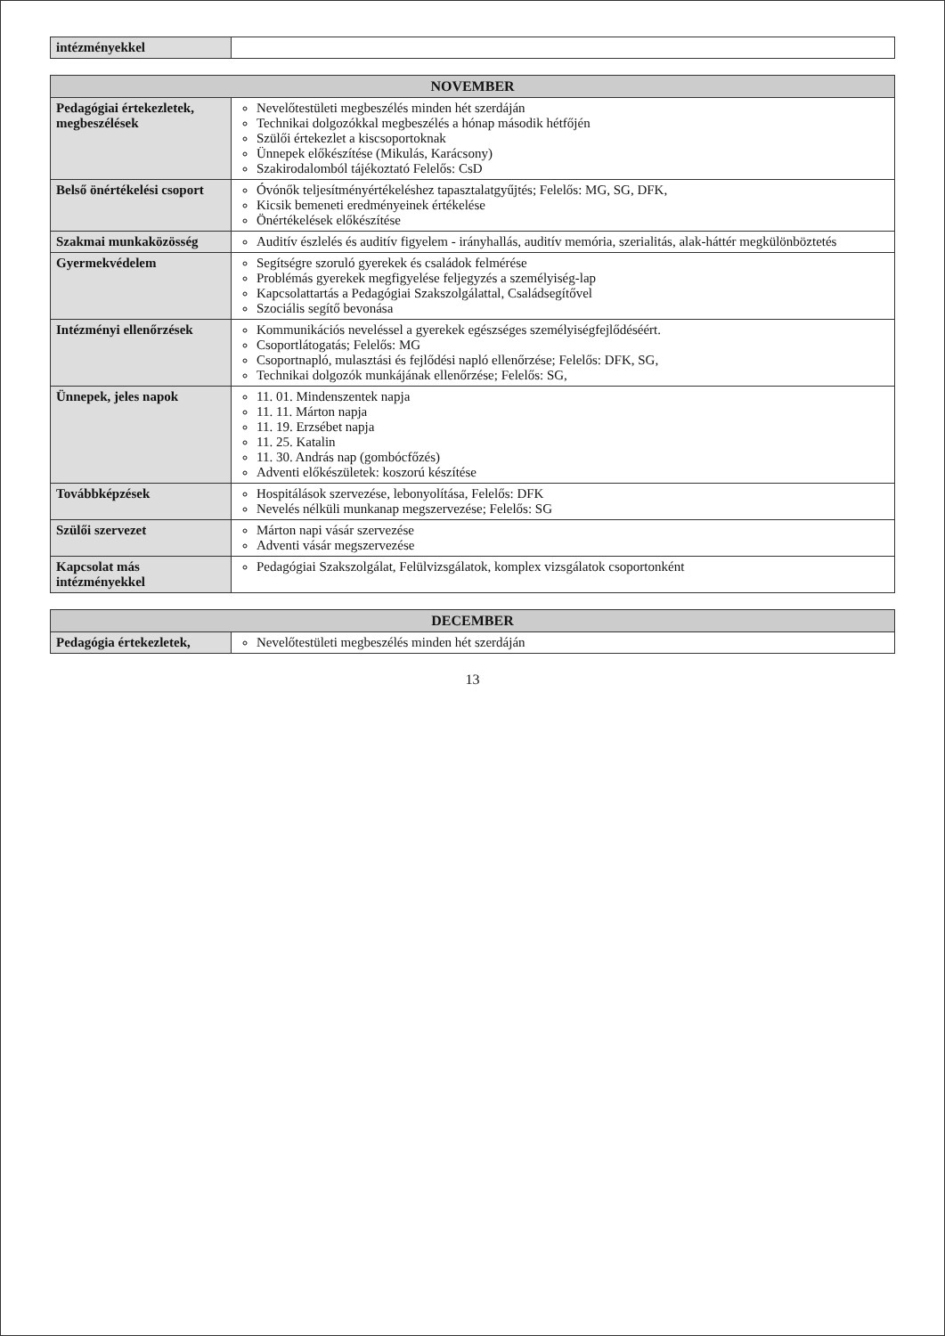| intézményekkel | |
| NOVEMBER | |
| --- | --- |
| Pedagógiai értekezletek, megbeszélések | Nevelőtestületi megbeszélés minden hét szerdáján Technikai dolgozókkal megbeszélés a hónap második hétfőjén Szülői értekezlet a kiscsoportoknak Ünnepek előkészítése (Mikulás, Karácsony) Szakirodalomból tájékoztató Felelős: CsD |
| Belső önértékelési csoport | Óvónők teljesítményértékeléshez tapasztalatgyűjtés; Felelős: MG, SG, DFK, Kicsik bemeneti eredményeinek értékelése Önértékelések előkészítése |
| Szakmai munkaközösség | Auditív észlelés és auditív figyelem - irányhallás, auditív memória, szerialitás, alak-háttér megkülönböztetés |
| Gyermekvédelem | Segítségre szoruló gyerekek és családok felmérése Problémás gyerekek megfigyelése feljegyzés a személyiség-lap Kapcsolattartás a Pedagógiai Szakszolgálattal, Családsegítővel Szociális segítő bevonása |
| Intézményi ellenőrzések | Kommunikációs neveléssel a gyerekek egészséges személyiségfejlődéséért. Csoportlátogatás; Felelős: MG Csoportnapló, mulasztási és fejlődési napló ellenőrzése; Felelős: DFK, SG, Technikai dolgozók munkájának ellenőrzése; Felelős: SG, |
| Ünnepek, jeles napok | 11. 01. Mindenszentek napja 11. 11. Márton napja 11. 19. Erzsébet napja 11. 25. Katalin 11. 30. András nap (gombócfőzés) Adventi előkészületek: koszorú készítése |
| Továbbképzések | Hospitálások szervezése, lebonyolítása, Felelős: DFK Nevelés nélküli munkanap megszervezése; Felelős: SG |
| Szülői szervezet | Márton napi vásár szervezése Adventi vásár megszervezése |
| Kapcsolat más intézményekkel | Pedagógiai Szakszolgálat, Felülvizsgálatok, komplex vizsgálatok csoportonként |
| DECEMBER | |
| --- | --- |
| Pedagógia értekezletek, | Nevelőtestületi megbeszélés minden hét szerdáján |
13